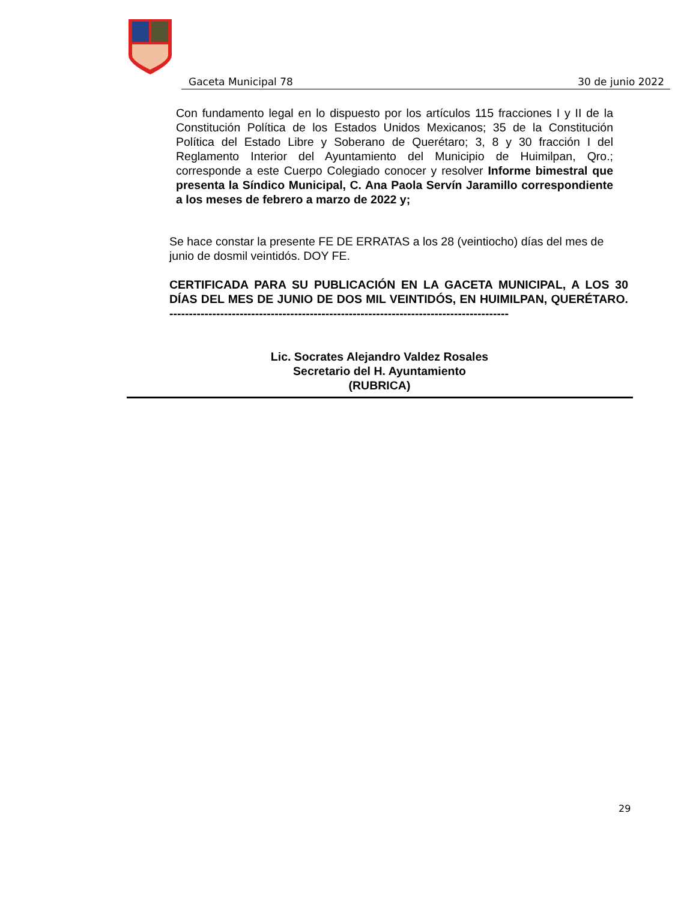Gaceta Municipal 78 30 de junio 2022
Con fundamento legal en lo dispuesto por los artículos 115 fracciones I y II de la Constitución Política de los Estados Unidos Mexicanos; 35 de la Constitución Política del Estado Libre y Soberano de Querétaro; 3, 8 y 30 fracción I del Reglamento Interior del Ayuntamiento del Municipio de Huimilpan, Qro.; corresponde a este Cuerpo Colegiado conocer y resolver Informe bimestral que presenta la Síndico Municipal, C. Ana Paola Servín Jaramillo correspondiente a los meses de febrero a marzo de 2022 y;
Se hace constar la presente FE DE ERRATAS a los 28 (veintiocho) días del mes de junio de dosmil veintidós. DOY FE.
CERTIFICADA PARA SU PUBLICACIÓN EN LA GACETA MUNICIPAL, A LOS 30 DÍAS DEL MES DE JUNIO DE DOS MIL VEINTIDÓS, EN HUIMILPAN, QUERÉTARO. ---------------------------------------------------------------------------------------
Lic. Socrates Alejandro Valdez Rosales
Secretario del H. Ayuntamiento
(RUBRICA)
29